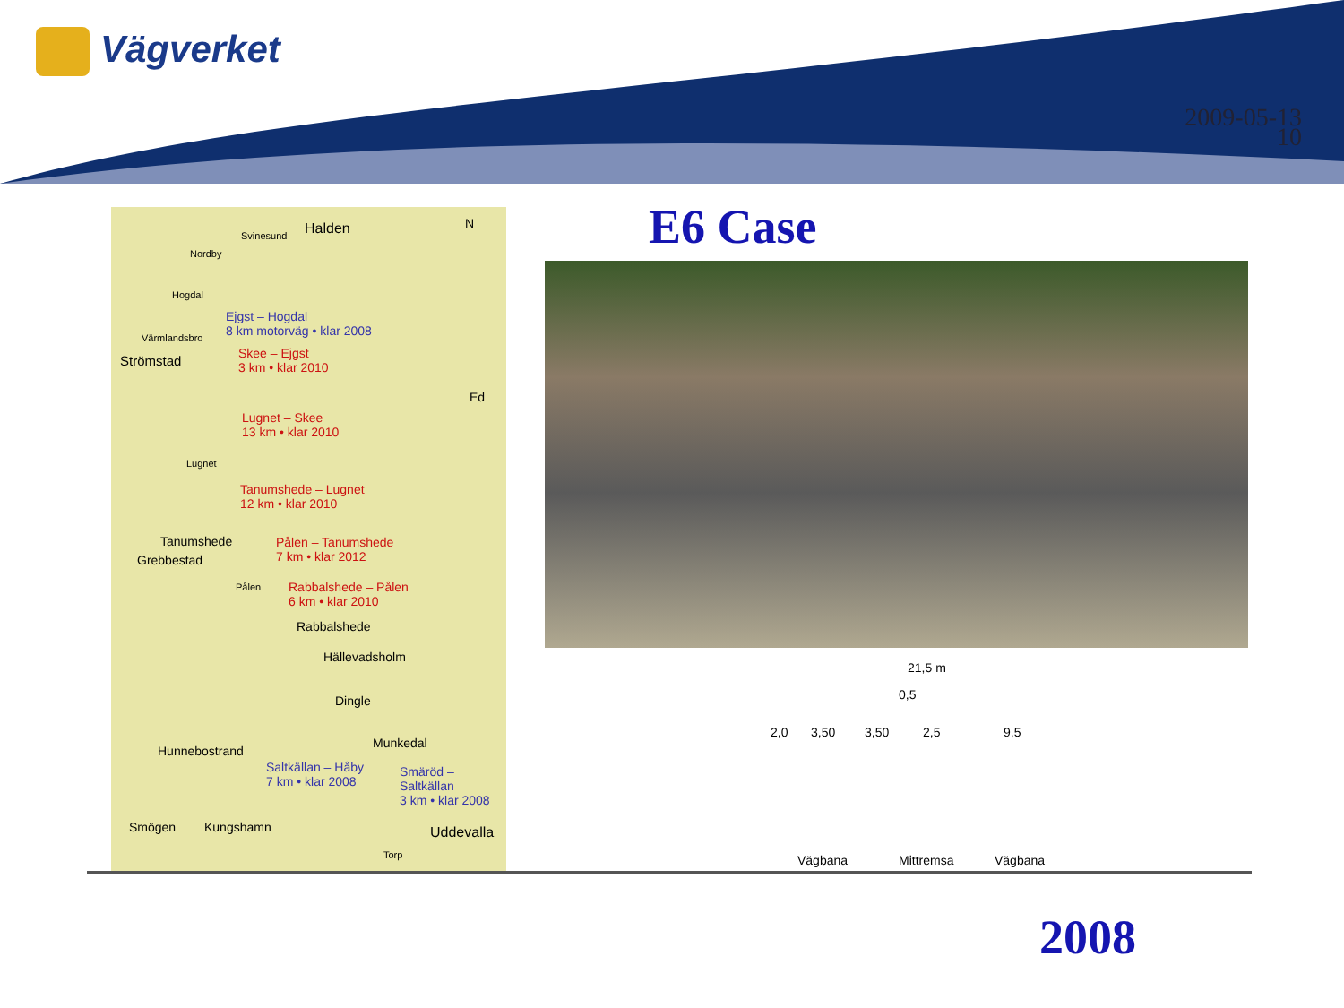Vägverket
2009-05-13
10
Halden
Svinesund
N
Nordby
Hogdal
Ejgst – Hogdal
8 km motorväg • klar 2008
Värmlandsbro
Skee – Ejgst
3 km • klar 2010
Strömstad
Ed
Lugnet – Skee
13 km • klar 2010
Lugnet
Tanumshede – Lugnet
12 km • klar 2010
Tanumshede
Grebbestad
Pålen – Tanumshede
7 km • klar 2012
Pålen
Rabbalshede – Pålen
6 km • klar 2010
Rabbalshede
Hällevadsholm
Dingle
Munkedal
Hunnebostrand
Saltkällan – Håby
7 km • klar 2008
Smäröd – Saltkällan
3 km • klar 2008
Smögen Kungshamn Uddevalla
Torp
E6 Case
21,5 m
0,5
2,0 3,50 3,50 2,5 9,5
Vägbana Mittremsa Vägbana
2008